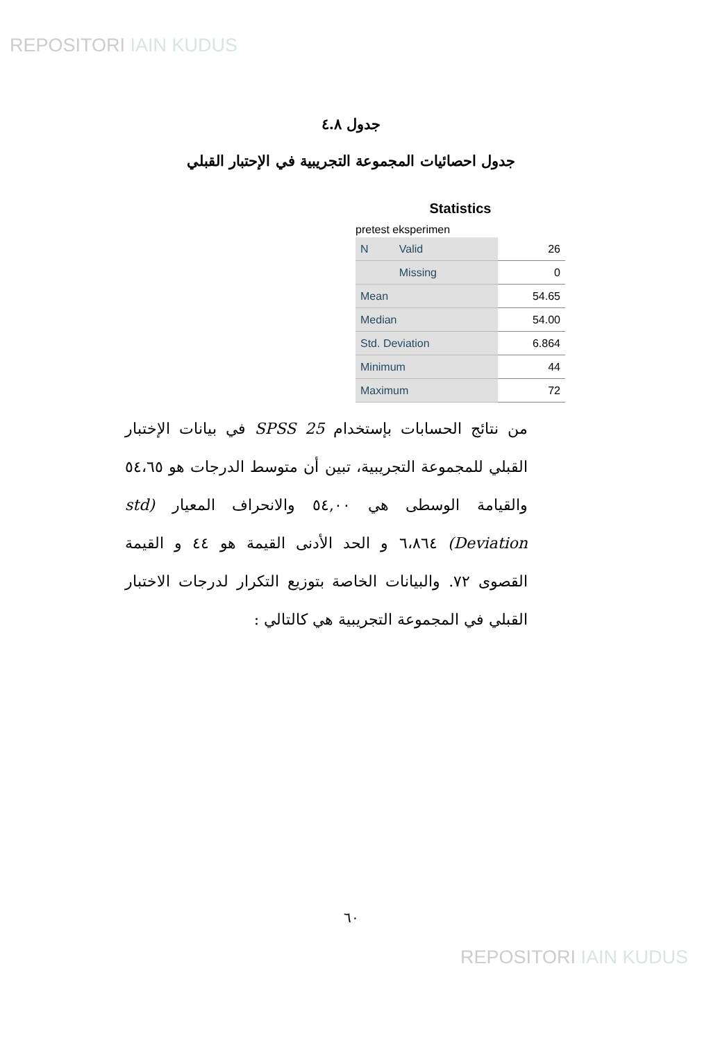REPOSITORI IAIN KUDUS
جدول ٤.٨
جدول احصائيات المجموعة التجريبية في الإحتبار القبلي
Statistics
pretest eksperimen
| N | Valid | 26 |
| | Missing | 0 |
| Mean | | 54.65 |
| Median | | 54.00 |
| Std. Deviation | | 6.864 |
| Minimum | | 44 |
| Maximum | | 72 |
من نتائج الحسابات بإستخدام SPSS 25 في بيانات الإختبار القبلي للمجموعة التجريبية، تبين أن متوسط الدرجات هو ٥٤،٦٥ والقيامة الوسطى هي ٥٤,٠٠ والانحراف المعيار (std Deviation) ٦،٨٦٤ و الحد الأدنى القيمة هو ٤٤ و القيمة القصوى ٧٢. والبيانات الخاصة بتوزيع التكرار لدرجات الاختبار القبلي في المجموعة التجريبية هي كالتالي :
٦٠
REPOSITORI IAIN KUDUS